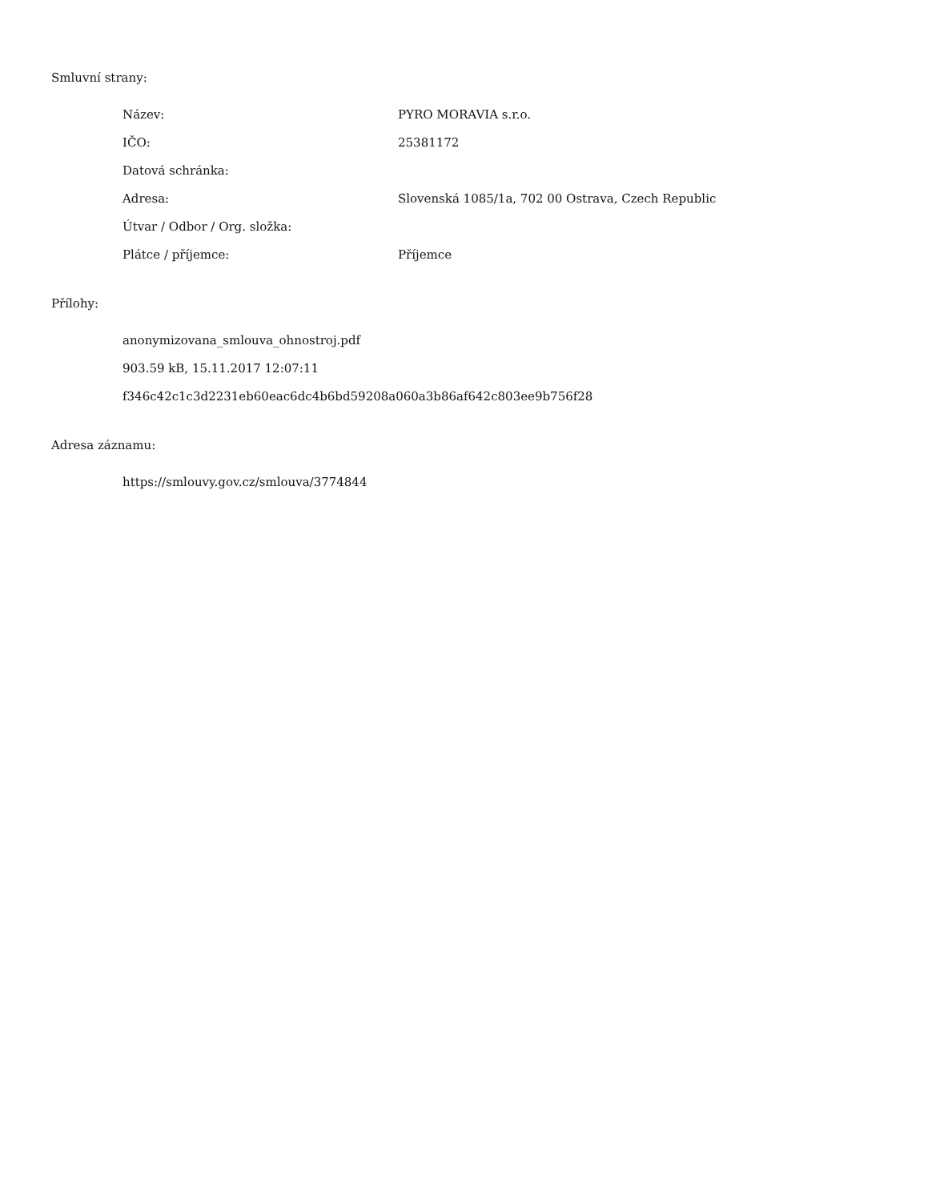Smluvní strany:
| Název: | PYRO MORAVIA s.r.o. |
| IČO: | 25381172 |
| Datová schránka: | |
| Adresa: | Slovenská 1085/1a, 702 00 Ostrava, Czech Republic |
| Útvar / Odbor / Org. složka: | |
| Plátce / příjemce: | Příjemce |
Přílohy:
anonymizovana_smlouva_ohnostroj.pdf
903.59 kB, 15.11.2017 12:07:11
f346c42c1c3d2231eb60eac6dc4b6bd59208a060a3b86af642c803ee9b756f28
Adresa záznamu:
https://smlouvy.gov.cz/smlouva/3774844